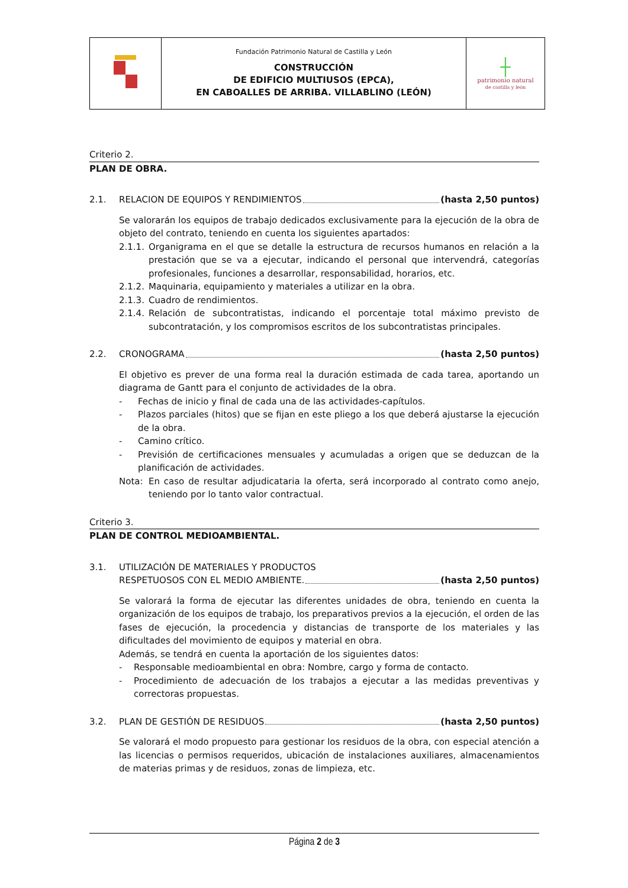| | Fundación Patrimonio Natural de Castilla y León CONSTRUCCIÓN DE EDIFICIO MULTIUSOS (EPCA), EN CABOALLES DE ARRIBA. VILLABLINO (LEÓN) | ┼ patrimonio natural de castilla y león |
Criterio 2.
PLAN DE OBRA.
2.1. RELACION DE EQUIPOS Y RENDIMIENTOS (hasta 2,50 puntos)
Se valorarán los equipos de trabajo dedicados exclusivamente para la ejecución de la obra de objeto del contrato, teniendo en cuenta los siguientes apartados:
2.1.1. Organigrama en el que se detalle la estructura de recursos humanos en relación a la prestación que se va a ejecutar, indicando el personal que intervendrá, categorías profesionales, funciones a desarrollar, responsabilidad, horarios, etc.
2.1.2. Maquinaria, equipamiento y materiales a utilizar en la obra.
2.1.3. Cuadro de rendimientos.
2.1.4. Relación de subcontratistas, indicando el porcentaje total máximo previsto de subcontratación, y los compromisos escritos de los subcontratistas principales.
2.2. CRONOGRAMA (hasta 2,50 puntos)
El objetivo es prever de una forma real la duración estimada de cada tarea, aportando un diagrama de Gantt para el conjunto de actividades de la obra.
- Fechas de inicio y final de cada una de las actividades-capítulos.
- Plazos parciales (hitos) que se fijan en este pliego a los que deberá ajustarse la ejecución de la obra.
- Camino crítico.
- Previsión de certificaciones mensuales y acumuladas a origen que se deduzcan de la planificación de actividades.
Nota: En caso de resultar adjudicataria la oferta, será incorporado al contrato como anejo, teniendo por lo tanto valor contractual.
Criterio 3.
PLAN DE CONTROL MEDIOAMBIENTAL.
3.1. UTILIZACIÓN DE MATERIALES Y PRODUCTOS
RESPETUOSOS CON EL MEDIO AMBIENTE. (hasta 2,50 puntos)
Se valorará la forma de ejecutar las diferentes unidades de obra, teniendo en cuenta la organización de los equipos de trabajo, los preparativos previos a la ejecución, el orden de las fases de ejecución, la procedencia y distancias de transporte de los materiales y las dificultades del movimiento de equipos y material en obra.
Además, se tendrá en cuenta la aportación de los siguientes datos:
- Responsable medioambiental en obra: Nombre, cargo y forma de contacto.
- Procedimiento de adecuación de los trabajos a ejecutar a las medidas preventivas y correctoras propuestas.
3.2. PLAN DE GESTIÓN DE RESIDUOS (hasta 2,50 puntos)
Se valorará el modo propuesto para gestionar los residuos de la obra, con especial atención a las licencias o permisos requeridos, ubicación de instalaciones auxiliares, almacenamientos de materias primas y de residuos, zonas de limpieza, etc.
Página 2 de 3